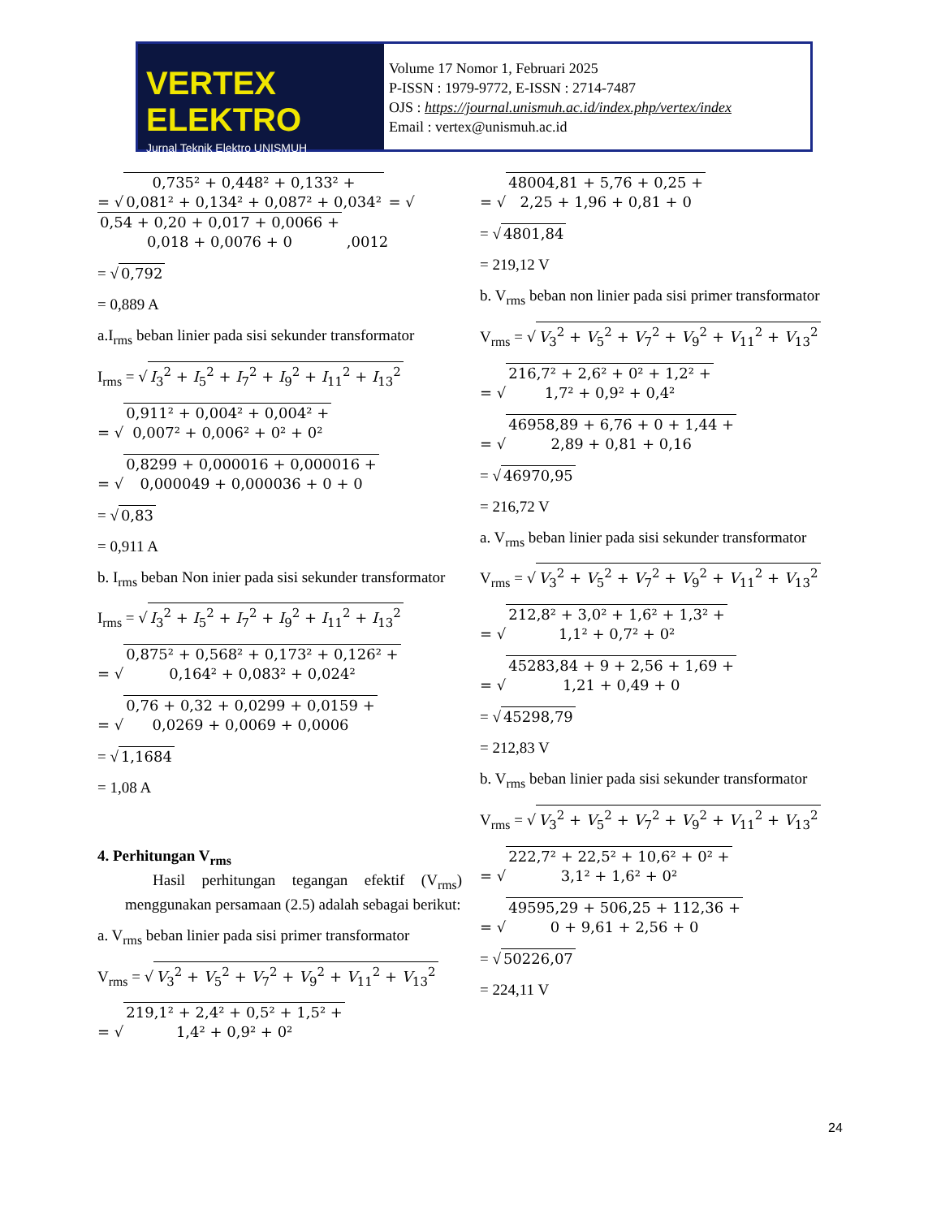VERTEX ELEKTRO
Jurnal Teknik Elektro UNISMUH
Volume 17 Nomor 1, Februari 2025
P-ISSN : 1979-9772, E-ISSN : 2714-7487
OJS : https://journal.unismuh.ac.id/index.php/vertex/index
Email : vertex@unismuh.ac.id
= √ 0,735² + 0,448² + 0,133² +
0,081² + 0,134² + 0,087² + 0,034² = √ 0,54 + 0,20 + 0,017 + 0,0066 +
0,018 + 0,0076 + 0 ,0012
= √ 0,792
= 0,889 A
a.I<sub>rms</sub> beban linier pada sisi sekunder transformator
I<sub>rms</sub> = √ I<sub>3</sub><sup>2</sup> + I<sub>5</sub><sup>2</sup> + I<sub>7</sub><sup>2</sup> + I<sub>9</sub><sup>2</sup> + I<sub>11</sub><sup>2</sup> + I<sub>13</sub><sup>2</sup>
= √ 0,911² + 0,004² + 0,004² +
0,007² + 0,006² + 0² + 0²
= √ 0,8299 + 0,000016 + 0,000016 +
0,000049 + 0,000036 + 0 + 0
= √ 0,83
= 0,911 A
b. I<sub>rms</sub> beban Non inier pada sisi sekunder transformator
I<sub>rms</sub> = √ I<sub>3</sub><sup>2</sup> + I<sub>5</sub><sup>2</sup> + I<sub>7</sub><sup>2</sup> + I<sub>9</sub><sup>2</sup> + I<sub>11</sub><sup>2</sup> + I<sub>13</sub><sup>2</sup>
= √ 0,875² + 0,568² + 0,173² + 0,126² +
0,164² + 0,083² + 0,024²
= √ 0,76 + 0,32 + 0,0299 + 0,0159 +
0,0269 + 0,0069 + 0,0006
= √ 1,1684
= 1,08 A
4. Perhitungan V<sub>rms</sub>
Hasil perhitungan tegangan efektif (V<sub>rms</sub>) menggunakan persamaan (2.5) adalah sebagai berikut:
a. V<sub>rms</sub> beban linier pada sisi primer transformator
V<sub>rms</sub> = √ V<sub>3</sub><sup>2</sup> + V<sub>5</sub><sup>2</sup> + V<sub>7</sub><sup>2</sup> + V<sub>9</sub><sup>2</sup> + V<sub>11</sub><sup>2</sup> + V<sub>13</sub><sup>2</sup>
= √ 219,1² + 2,4² + 0,5² + 1,5² +
1,4² + 0,9² + 0²
= √ 48004,81 + 5,76 + 0,25 +
2,25 + 1,96 + 0,81 + 0
= √ 4801,84
= 219,12 V
b. V<sub>rms</sub> beban non linier pada sisi primer transformator
V<sub>rms</sub> = √ V<sub>3</sub><sup>2</sup> + V<sub>5</sub><sup>2</sup> + V<sub>7</sub><sup>2</sup> + V<sub>9</sub><sup>2</sup> + V<sub>11</sub><sup>2</sup> + V<sub>13</sub><sup>2</sup>
= √ 216,7² + 2,6² + 0² + 1,2² +
1,7² + 0,9² + 0,4²
= √ 46958,89 + 6,76 + 0 + 1,44 +
2,89 + 0,81 + 0,16
= √ 46970,95
= 216,72 V
a. V<sub>rms</sub> beban linier pada sisi sekunder transformator
V<sub>rms</sub> = √ V<sub>3</sub><sup>2</sup> + V<sub>5</sub><sup>2</sup> + V<sub>7</sub><sup>2</sup> + V<sub>9</sub><sup>2</sup> + V<sub>11</sub><sup>2</sup> + V<sub>13</sub><sup>2</sup>
= √ 212,8² + 3,0² + 1,6² + 1,3² +
1,1² + 0,7² + 0²
= √ 45283,84 + 9 + 2,56 + 1,69 +
1,21 + 0,49 + 0
= √ 45298,79
= 212,83 V
b. V<sub>rms</sub> beban linier pada sisi sekunder transformator
V<sub>rms</sub> = √ V<sub>3</sub><sup>2</sup> + V<sub>5</sub><sup>2</sup> + V<sub>7</sub><sup>2</sup> + V<sub>9</sub><sup>2</sup> + V<sub>11</sub><sup>2</sup> + V<sub>13</sub><sup>2</sup>
= √ 222,7² + 22,5² + 10,6² + 0² +
3,1² + 1,6² + 0²
= √ 49595,29 + 506,25 + 112,36 +
0 + 9,61 + 2,56 + 0
= √ 50226,07
= 224,11 V
24